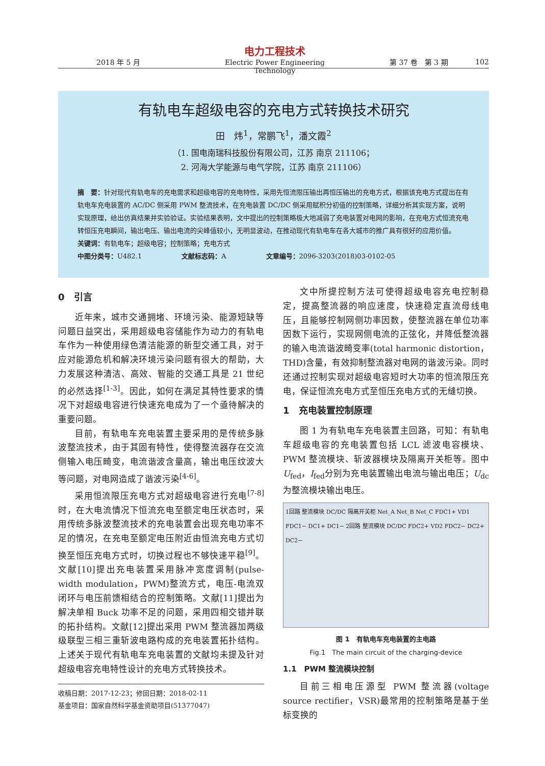2018 年 5 月
电力工程技术
Electric Power Engineering Technology
第 37 卷　第 3 期 102
有轨电车超级电容的充电方式转换技术研究
田　炜<sup>1</sup>，常鹏飞<sup>1</sup>，潘文霞<sup>2</sup>
（1. 国电南瑞科技股份有限公司，江苏 南京 211106；
2. 河海大学能源与电气学院，江苏 南京 211106）
摘　要：针对现代有轨电车的充电需求和超级电容的充电特性，采用先恒流限压输出再恒压输出的充电方式，根据该充电方式提出在有轨电车充电装置的 AC/DC 侧采用 PWM 整流技术，在充电装置 DC/DC 侧采用赋积分初值的控制策略，详细分析其实现方案，说明实现原理，给出仿真结果并实验验证。实验结果表明，文中提出的控制策略极大地减弱了充电装置对电网的影响，在充电方式恒流充电转恒压充电瞬间，输出电压、输出电流的尖峰值较小，无明显波动，在推动现代有轨电车在各大城市的推广具有很好的应用价值。
关键词：有轨电车；超级电容；控制策略；充电方式
中图分类号：U482.1　　　　　　文献标志码：A　　　　　　文章编号：2096-3203(2018)03-0102-05
0　引言
近年来，城市交通拥堵、环境污染、能源短缺等问题日益突出，采用超级电容储能作为动力的有轨电车作为一种使用绿色清洁能源的新型交通工具，对于应对能源危机和解决环境污染问题有很大的帮助，大力发展这种清洁、高效、智能的交通工具是 21 世纪的必然选择<sup>[1-3]</sup>。因此，如何在满足其特性要求的情况下对超级电容进行快速充电成为了一个亟待解决的重要问题。
目前，有轨电车充电装置主要采用的是传统多脉波整流技术，由于其固有特性，使得整流器存在交流侧输入电压畸变，电流谐波含量高，输出电压纹波大等问题，对电网造成了谐波污染<sup>[4-6]</sup>。
采用恒流限压充电方式对超级电容进行充电<sup>[7-8]</sup>时，在大电流情况下恒流充电至额定电压状态时，采用传统多脉波整流技术的充电装置会出现充电功率不足的情况，在充电至额定电压附近由恒流充电方式切换至恒压充电方式时，切换过程也不够快速平稳<sup>[9]</sup>。文献[10]提出充电装置采用脉冲宽度调制(pulse-width modulation，PWM)整流方式，电压-电流双闭环与电压前馈相结合的控制策略。文献[11]提出为解决单相 Buck 功率不足的问题，采用四相交错并联的拓扑结构。文献[12]提出采用 PWM 整流器加两级级联型三相三重斩波电路构成的充电装置拓扑结构。上述关于现代有轨电车充电装置的文献均未提及针对超级电容充电特性设计的充电方式转换技术。
收稿日期：2017-12-23；修回日期：2018-02-11
基金项目：国家自然科学基金资助项目(51377047)
文中所提控制方法可使得超级电容充电控制稳定，提高整流器的响应速度，快速稳定直流母线电压，且能够控制网侧功率因数，使整流器在单位功率因数下运行，实现网侧电流的正弦化，并降低整流器的输入电流谐波畸变率(total harmonic distortion，THD)含量，有效抑制整流器对电网的谐波污染。同时还通过控制实现对超级电容短时大功率的恒流限压充电，保证恒流充电方式至恒压充电方式的无缝切换。
1　充电装置控制原理
图 1 为有轨电车充电装置主回路，可知：有轨电车超级电容的充电装置包括 LCL 滤波电容模块、PWM 整流模块、斩波器模块及隔离开关柜等。图中 U<sub>fed</sub>，I<sub>fed</sub>分别为充电装置输出电流与输出电压；U<sub>dc</sub>为整流模块输出电压。
1回路 整流模块 DC/DC 隔离开关柜 Net_A Net_B Net_C FDC1+ VD1 FDC1− DC1+ DC1− 2回路 整流模块 DC/DC FDC2+ VD2 FDC2− DC2+ DC2−
图 1　有轨电车充电装置的主电路
Fig.1　The main circuit of the charging-device
1.1　PWM 整流模块控制
目前三相电压源型 PWM 整流器(voltage source rectifier，VSR)最常用的控制策略是基于坐标变换的